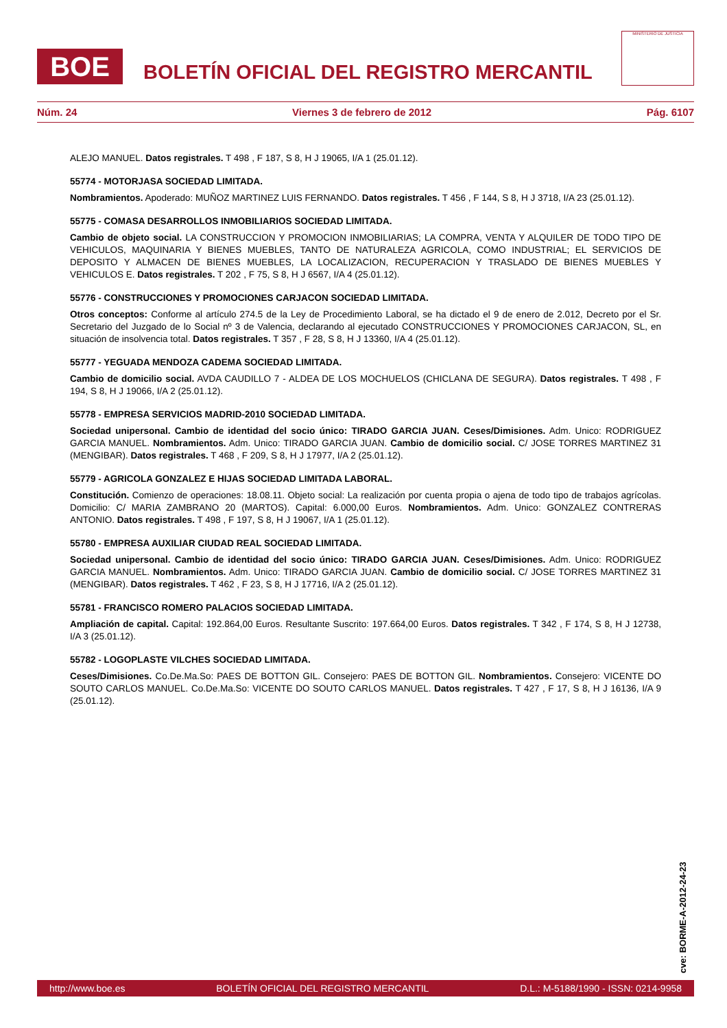BOE
BOLETÍN OFICIAL DEL REGISTRO MERCANTIL
MINISTERIO DE JUSTICIA
Núm. 24 Viernes 3 de febrero de 2012 Pág. 6107
ALEJO MANUEL. Datos registrales. T 498 , F 187, S 8, H J 19065, I/A 1 (25.01.12).
55774 - MOTORJASA SOCIEDAD LIMITADA.
Nombramientos. Apoderado: MUÑOZ MARTINEZ LUIS FERNANDO. Datos registrales. T 456 , F 144, S 8, H J 3718, I/A 23 (25.01.12).
55775 - COMASA DESARROLLOS INMOBILIARIOS SOCIEDAD LIMITADA.
Cambio de objeto social. LA CONSTRUCCION Y PROMOCION INMOBILIARIAS; LA COMPRA, VENTA Y ALQUILER DE TODO TIPO DE VEHICULOS, MAQUINARIA Y BIENES MUEBLES, TANTO DE NATURALEZA AGRICOLA, COMO INDUSTRIAL; EL SERVICIOS DE DEPOSITO Y ALMACEN DE BIENES MUEBLES, LA LOCALIZACION, RECUPERACION Y TRASLADO DE BIENES MUEBLES Y VEHICULOS E. Datos registrales. T 202 , F 75, S 8, H J 6567, I/A 4 (25.01.12).
55776 - CONSTRUCCIONES Y PROMOCIONES CARJACON SOCIEDAD LIMITADA.
Otros conceptos: Conforme al artículo 274.5 de la Ley de Procedimiento Laboral, se ha dictado el 9 de enero de 2.012, Decreto por el Sr. Secretario del Juzgado de lo Social nº 3 de Valencia, declarando al ejecutado CONSTRUCCIONES Y PROMOCIONES CARJACON, SL, en situación de insolvencia total. Datos registrales. T 357 , F 28, S 8, H J 13360, I/A 4 (25.01.12).
55777 - YEGUADA MENDOZA CADEMA SOCIEDAD LIMITADA.
Cambio de domicilio social. AVDA CAUDILLO 7 - ALDEA DE LOS MOCHUELOS (CHICLANA DE SEGURA). Datos registrales. T 498 , F 194, S 8, H J 19066, I/A 2 (25.01.12).
55778 - EMPRESA SERVICIOS MADRID-2010 SOCIEDAD LIMITADA.
Sociedad unipersonal. Cambio de identidad del socio único: TIRADO GARCIA JUAN. Ceses/Dimisiones. Adm. Unico: RODRIGUEZ GARCIA MANUEL. Nombramientos. Adm. Unico: TIRADO GARCIA JUAN. Cambio de domicilio social. C/ JOSE TORRES MARTINEZ 31 (MENGIBAR). Datos registrales. T 468 , F 209, S 8, H J 17977, I/A 2 (25.01.12).
55779 - AGRICOLA GONZALEZ E HIJAS SOCIEDAD LIMITADA LABORAL.
Constitución. Comienzo de operaciones: 18.08.11. Objeto social: La realización por cuenta propia o ajena de todo tipo de trabajos agrícolas. Domicilio: C/ MARIA ZAMBRANO 20 (MARTOS). Capital: 6.000,00 Euros. Nombramientos. Adm. Unico: GONZALEZ CONTRERAS ANTONIO. Datos registrales. T 498 , F 197, S 8, H J 19067, I/A 1 (25.01.12).
55780 - EMPRESA AUXILIAR CIUDAD REAL SOCIEDAD LIMITADA.
Sociedad unipersonal. Cambio de identidad del socio único: TIRADO GARCIA JUAN. Ceses/Dimisiones. Adm. Unico: RODRIGUEZ GARCIA MANUEL. Nombramientos. Adm. Unico: TIRADO GARCIA JUAN. Cambio de domicilio social. C/ JOSE TORRES MARTINEZ 31 (MENGIBAR). Datos registrales. T 462 , F 23, S 8, H J 17716, I/A 2 (25.01.12).
55781 - FRANCISCO ROMERO PALACIOS SOCIEDAD LIMITADA.
Ampliación de capital. Capital: 192.864,00 Euros. Resultante Suscrito: 197.664,00 Euros. Datos registrales. T 342 , F 174, S 8, H J 12738, I/A 3 (25.01.12).
55782 - LOGOPLASTE VILCHES SOCIEDAD LIMITADA.
Ceses/Dimisiones. Co.De.Ma.So: PAES DE BOTTON GIL. Consejero: PAES DE BOTTON GIL. Nombramientos. Consejero: VICENTE DO SOUTO CARLOS MANUEL. Co.De.Ma.So: VICENTE DO SOUTO CARLOS MANUEL. Datos registrales. T 427 , F 17, S 8, H J 16136, I/A 9 (25.01.12).
cve: BORME-A-2012-24-23
http://www.boe.es BOLETÍN OFICIAL DEL REGISTRO MERCANTIL D.L.: M-5188/1990 - ISSN: 0214-9958